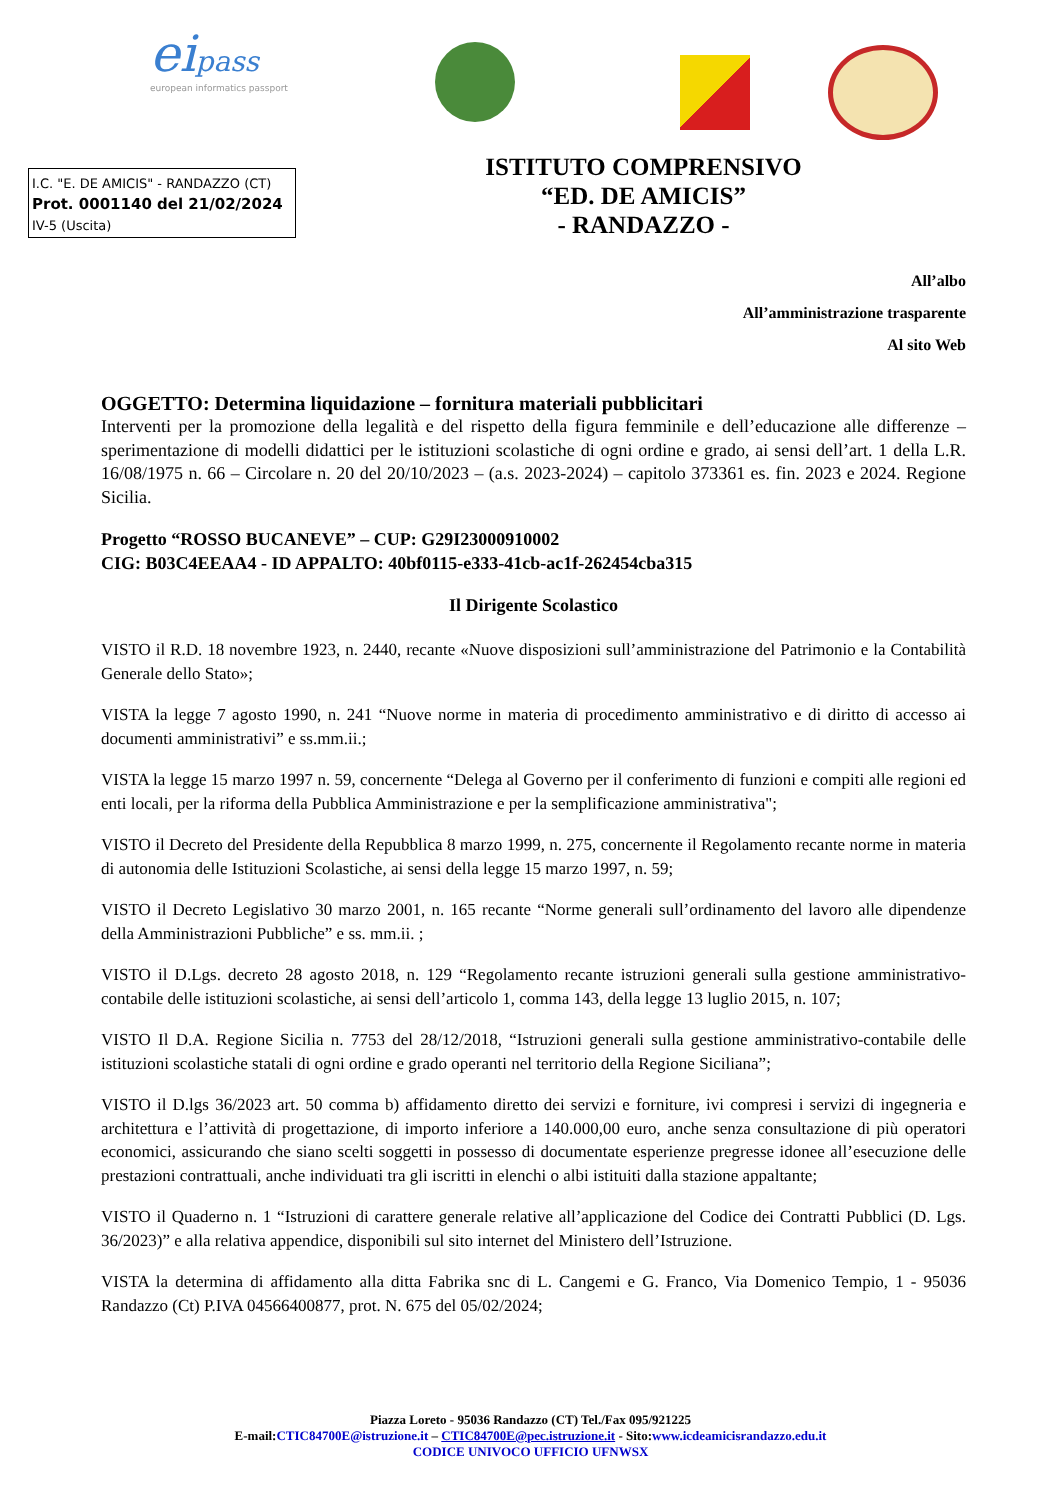eipass
european informatics passport
I.C. "E. DE AMICIS" - RANDAZZO (CT)
Prot. 0001140 del 21/02/2024
IV-5 (Uscita)
ISTITUTO COMPRENSIVO
“ED. DE AMICIS”
- RANDAZZO -
All’albo
All’amministrazione trasparente
Al sito Web
OGGETTO: Determina liquidazione – fornitura materiali pubblicitari
Interventi per la promozione della legalità e del rispetto della figura femminile e dell’educazione alle differenze – sperimentazione di modelli didattici per le istituzioni scolastiche di ogni ordine e grado, ai sensi dell’art. 1 della L.R. 16/08/1975 n. 66 – Circolare n. 20 del 20/10/2023 – (a.s. 2023-2024) – capitolo 373361 es. fin. 2023 e 2024. Regione Sicilia.
Progetto “ROSSO BUCANEVE” – CUP: G29I23000910002
CIG: B03C4EEAA4 - ID APPALTO: 40bf0115-e333-41cb-ac1f-262454cba315
Il Dirigente Scolastico
VISTO il R.D. 18 novembre 1923, n. 2440, recante «Nuove disposizioni sull’amministrazione del Patrimonio e la Contabilità Generale dello Stato»;
VISTA la legge 7 agosto 1990, n. 241 “Nuove norme in materia di procedimento amministrativo e di diritto di accesso ai documenti amministrativi” e ss.mm.ii.;
VISTA la legge 15 marzo 1997 n. 59, concernente “Delega al Governo per il conferimento di funzioni e compiti alle regioni ed enti locali, per la riforma della Pubblica Amministrazione e per la semplificazione amministrativa";
VISTO il Decreto del Presidente della Repubblica 8 marzo 1999, n. 275, concernente il Regolamento recante norme in materia di autonomia delle Istituzioni Scolastiche, ai sensi della legge 15 marzo 1997, n. 59;
VISTO il Decreto Legislativo 30 marzo 2001, n. 165 recante “Norme generali sull’ordinamento del lavoro alle dipendenze della Amministrazioni Pubbliche” e ss. mm.ii. ;
VISTO il D.Lgs. decreto 28 agosto 2018, n. 129 “Regolamento recante istruzioni generali sulla gestione amministrativo-contabile delle istituzioni scolastiche, ai sensi dell’articolo 1, comma 143, della legge 13 luglio 2015, n. 107;
VISTO Il D.A. Regione Sicilia n. 7753 del 28/12/2018, “Istruzioni generali sulla gestione amministrativo-contabile delle istituzioni scolastiche statali di ogni ordine e grado operanti nel territorio della Regione Siciliana”;
VISTO il D.lgs 36/2023 art. 50 comma b) affidamento diretto dei servizi e forniture, ivi compresi i servizi di ingegneria e architettura e l’attività di progettazione, di importo inferiore a 140.000,00 euro, anche senza consultazione di più operatori economici, assicurando che siano scelti soggetti in possesso di documentate esperienze pregresse idonee all’esecuzione delle prestazioni contrattuali, anche individuati tra gli iscritti in elenchi o albi istituiti dalla stazione appaltante;
VISTO il Quaderno n. 1 “Istruzioni di carattere generale relative all’applicazione del Codice dei Contratti Pubblici (D. Lgs. 36/2023)” e alla relativa appendice, disponibili sul sito internet del Ministero dell’Istruzione.
VISTA la determina di affidamento alla ditta Fabrika snc di L. Cangemi e G. Franco, Via Domenico Tempio, 1 - 95036 Randazzo (Ct) P.IVA 04566400877, prot. N. 675 del 05/02/2024;
Piazza Loreto - 95036 Randazzo (CT) Tel./Fax 095/921225
E-mail:CTIC84700E@istruzione.it – CTIC84700E@pec.istruzione.it - Sito:www.icdeamicisrandazzo.edu.it
CODICE UNIVOCO UFFICIO UFNWSX